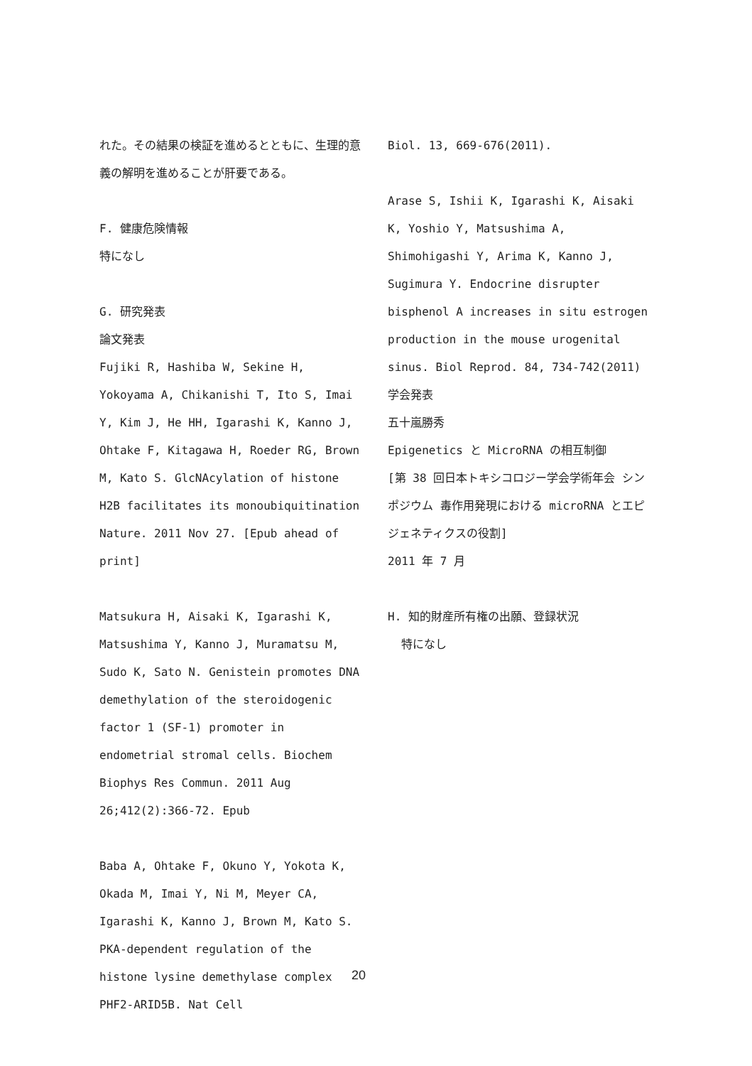れた。その結果の検証を進めるとともに、生理的意義の解明を進めることが肝要である。
F. 健康危険情報
特になし
G. 研究発表
論文発表
Fujiki R, Hashiba W, Sekine H, Yokoyama A, Chikanishi T, Ito S, Imai Y, Kim J, He HH, Igarashi K, Kanno J, Ohtake F, Kitagawa H, Roeder RG, Brown M, Kato S. GlcNAcylation of histone H2B facilitates its monoubiquitination Nature. 2011 Nov 27. [Epub ahead of print]
Matsukura H, Aisaki K, Igarashi K, Matsushima Y, Kanno J, Muramatsu M, Sudo K, Sato N. Genistein promotes DNA demethylation of the steroidogenic factor 1 (SF-1) promoter in endometrial stromal cells. Biochem Biophys Res Commun. 2011 Aug 26;412(2):366-72. Epub
Baba A, Ohtake F, Okuno Y, Yokota K, Okada M, Imai Y, Ni M, Meyer CA, Igarashi K, Kanno J, Brown M, Kato S. PKA-dependent regulation of the histone lysine demethylase complex PHF2-ARID5B. Nat Cell
Biol. 13, 669-676(2011).
Arase S, Ishii K, Igarashi K, Aisaki K, Yoshio Y, Matsushima A, Shimohigashi Y, Arima K, Kanno J, Sugimura Y. Endocrine disrupter bisphenol A increases in situ estrogen production in the mouse urogenital sinus. Biol Reprod. 84, 734-742(2011)
学会発表
五十嵐勝秀
Epigenetics と MicroRNA の相互制御
[第 38 回日本トキシコロジー学会学術年会 シンポジウム 毒作用発現における microRNA とエピジェネティクスの役割]
2011 年 7 月
H. 知的財産所有権の出願、登録状況
特になし
20